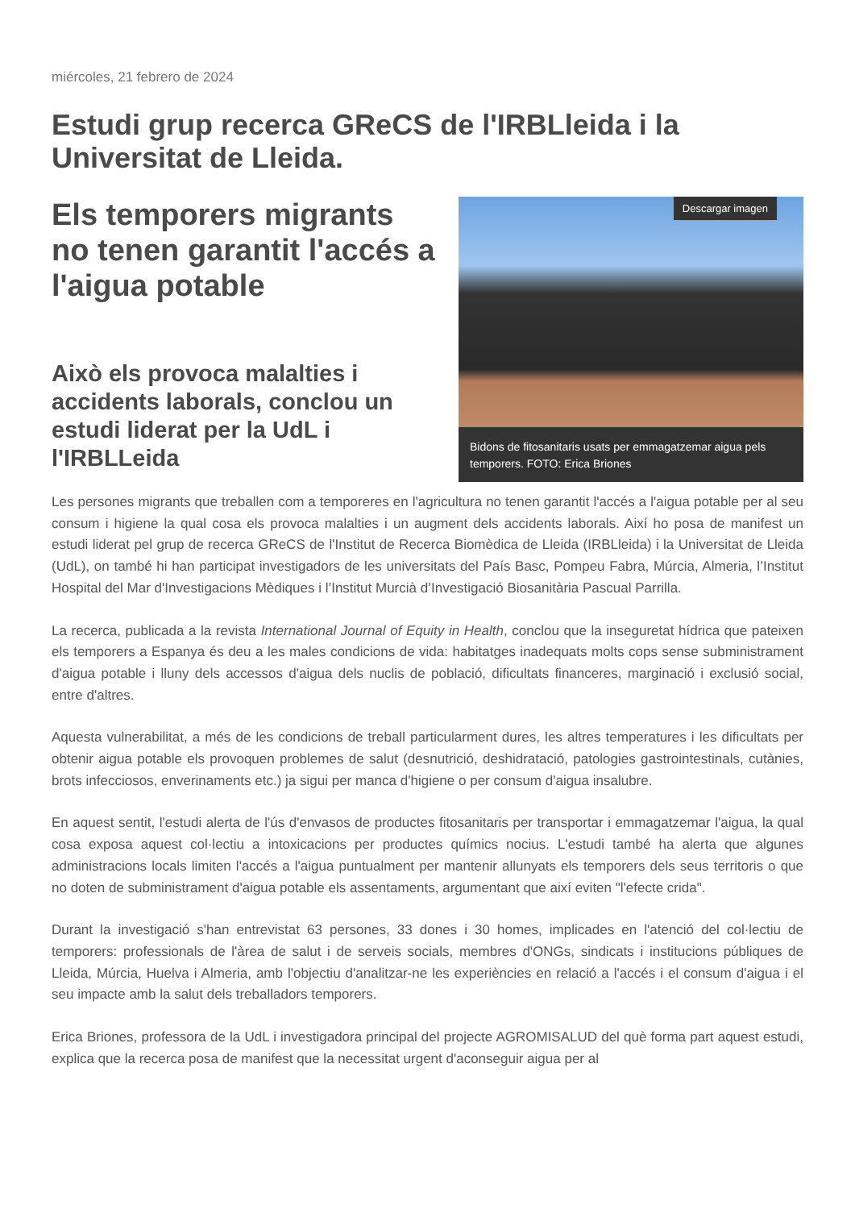miércoles, 21 febrero de 2024
Estudi grup recerca GReCS de l'IRBLleida i la Universitat de Lleida.
Els temporers migrants no tenen garantit l'accés a l'aigua potable
Això els provoca malalties i accidents laborals, conclou un estudi liderat per la UdL i l'IRBLLeida
Descargar imagen
Bidons de fitosanitaris usats per emmagatzemar aigua pels temporers. FOTO: Erica Briones
Les persones migrants que treballen com a temporeres en l'agricultura no tenen garantit l'accés a l'aigua potable per al seu consum i higiene la qual cosa els provoca malalties i un augment dels accidents laborals. Així ho posa de manifest un estudi liderat pel grup de recerca GReCS de l'Institut de Recerca Biomèdica de Lleida (IRBLleida) i la Universitat de Lleida (UdL), on també hi han participat investigadors de les universitats del País Basc, Pompeu Fabra, Múrcia, Almeria, l’Institut Hospital del Mar d'Investigacions Mèdiques i l’Institut Murcià d’Investigació Biosanitària Pascual Parrilla.
La recerca, publicada a la revista International Journal of Equity in Health, conclou que la inseguretat hídrica que pateixen els temporers a Espanya és deu a les males condicions de vida: habitatges inadequats molts cops sense subministrament d'aigua potable i lluny dels accessos d'aigua dels nuclis de població, dificultats financeres, marginació i exclusió social, entre d'altres.
Aquesta vulnerabilitat, a més de les condicions de treball particularment dures, les altres temperatures i les dificultats per obtenir aigua potable els provoquen problemes de salut (desnutrició, deshidratació, patologies gastrointestinals, cutànies, brots infecciosos, enverinaments etc.) ja sigui per manca d'higiene o per consum d'aigua insalubre.
En aquest sentit, l'estudi alerta de l'ús d'envasos de productes fitosanitaris per transportar i emmagatzemar l'aigua, la qual cosa exposa aquest col·lectiu a intoxicacions per productes químics nocius. L'estudi també ha alerta que algunes administracions locals limiten l'accés a l'aigua puntualment per mantenir allunyats els temporers dels seus territoris o que no doten de subministrament d'aigua potable els assentaments, argumentant que així eviten "l'efecte crida".
Durant la investigació s'han entrevistat 63 persones, 33 dones i 30 homes, implicades en l'atenció del col·lectiu de temporers: professionals de l'àrea de salut i de serveis socials, membres d'ONGs, sindicats i institucions públiques de Lleida, Múrcia, Huelva i Almeria, amb l'objectiu d'analitzar-ne les experiències en relació a l'accés i el consum d'aigua i el seu impacte amb la salut dels treballadors temporers.
Erica Briones, professora de la UdL i investigadora principal del projecte AGROMISALUD del què forma part aquest estudi, explica que la recerca posa de manifest que la necessitat urgent d'aconseguir aigua per al